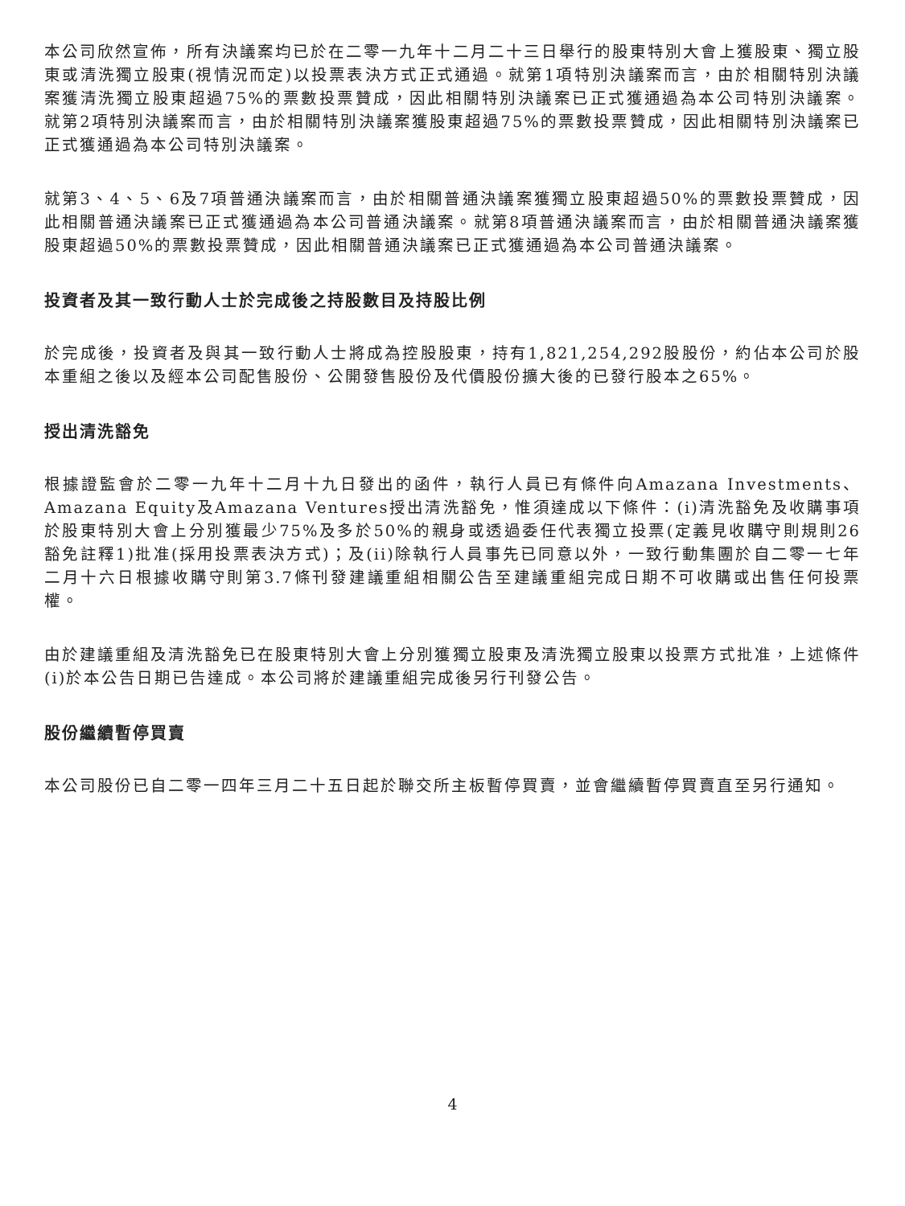本公司欣然宣佈，所有決議案均已於在二零一九年十二月二十三日舉行的股東特別大會上獲股東、獨立股東或清洗獨立股東(視情況而定)以投票表決方式正式通過。就第1項特別決議案而言，由於相關特別決議案獲清洗獨立股東超過75%的票數投票贊成，因此相關特別決議案已正式獲通過為本公司特別決議案。就第2項特別決議案而言，由於相關特別決議案獲股東超過75%的票數投票贊成，因此相關特別決議案已正式獲通過為本公司特別決議案。
就第3、4、5、6及7項普通決議案而言，由於相關普通決議案獲獨立股東超過50%的票數投票贊成，因此相關普通決議案已正式獲通過為本公司普通決議案。就第8項普通決議案而言，由於相關普通決議案獲股東超過50%的票數投票贊成，因此相關普通決議案已正式獲通過為本公司普通決議案。
投資者及其一致行動人士於完成後之持股數目及持股比例
於完成後，投資者及與其一致行動人士將成為控股股東，持有1,821,254,292股股份，約佔本公司於股本重組之後以及經本公司配售股份、公開發售股份及代價股份擴大後的已發行股本之65%。
授出清洗豁免
根據證監會於二零一九年十二月十九日發出的函件，執行人員已有條件向Amazana Investments、Amazana Equity及Amazana Ventures授出清洗豁免，惟須達成以下條件：(i)清洗豁免及收購事項於股東特別大會上分別獲最少75%及多於50%的親身或透過委任代表獨立投票(定義見收購守則規則26豁免註釋1)批准(採用投票表決方式)；及(ii)除執行人員事先已同意以外，一致行動集團於自二零一七年二月十六日根據收購守則第3.7條刊發建議重組相關公告至建議重組完成日期不可收購或出售任何投票權。
由於建議重組及清洗豁免已在股東特別大會上分別獲獨立股東及清洗獨立股東以投票方式批准，上述條件(i)於本公告日期已告達成。本公司將於建議重組完成後另行刊發公告。
股份繼續暫停買賣
本公司股份已自二零一四年三月二十五日起於聯交所主板暫停買賣，並會繼續暫停買賣直至另行通知。
4